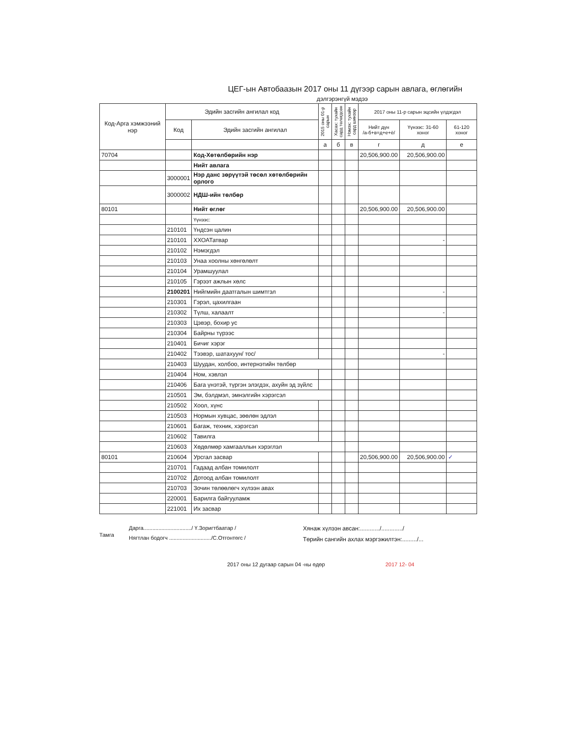ЦЕГ-ын Автобаазын 2017 оны 11 дүгээр сарын авлага, өглөгийн
дэлгэрэнгүй мэдээ
| Код-Арга хэмжээний нэр | Эдийн засгийн ангилал код | | 2015 оны 01-р сарын | Хасах: тухайн сард төлөгдсөн | Нэмэх: тухайн сард шинээр | 2017 оны 11-р сарын эцсийн үлдэгдэл | | |
| --- | --- | --- | --- | --- | --- | --- | --- | --- |
| | Код | Эдийн засгийн ангилал | | | | Нийт дүн /а-б+в=д+е+ё/ | Үүнээс: 31-60 хоног | 61-120 хоног |
| | | | а | б | в | г | д | е |
| 70704 | | Код-Хөтөлбөрийн нэр | | | | 20,506,900.00 | 20,506,900.00 | |
| | | Нийт авлага | | | | | | |
| | 3000001 | Нэр данс зөрүүтэй төсөл хөтөлбөрийн орлого | | | | | | |
| | 3000002 | НДШ-ийн төлбөр | | | | | | |
| 80101 | | Нийт өглөг | | | | 20,506,900.00 | 20,506,900.00 | |
| | | Үүнээс: | | | | | | |
| | 210101 | Үндсэн цалин | | | | | | |
| | 210101 | ХХОАТатвар | | | | | - | |
| | 210102 | Нэмэгдэл | | | | | | |
| | 210103 | Унаа хоолны хөнгөлөлт | | | | | | |
| | 210104 | Урамшуулал | | | | | | |
| | 210105 | Гэрээт ажлын хөлс | | | | | | |
| | 2100201 | Нийгмийн даатгалын шимтгэл | | | | | - | |
| | 210301 | Гэрэл, цахилгаан | | | | | | |
| | 210302 | Түлш, халаалт | | | | | - | |
| | 210303 | Цэвэр, бохир ус | | | | | | |
| | 210304 | Байрны түрээс | | | | | | |
| | 210401 | Бичиг хэрэг | | | | | | |
| | 210402 | Тээвэр, шатахуун/ тос/ | | | | | - | |
| | 210403 | Шуудан, холбоо, интернэтийн төлбөр | | | | | | |
| | 210404 | Ном, хэвлэл | | | | | | |
| | 210406 | Бага үнэтэй, түргэн элэгдэх, ахуйн эд зүйлс | | | | | | |
| | 210501 | Эм, бэлдмэл, эмнэлгийн хэрэгсэл | | | | | | |
| | 210502 | Хоол, хүнс | | | | | | |
| | 210503 | Нормын хувцас, зөөлөн эдлэл | | | | | | |
| | 210601 | Багаж, техник, хэрэгсэл | | | | | | |
| | 210602 | Тавилга | | | | | | |
| | 210603 | Хөдөлмөр хамгааллын хэрэглэл | | | | | | |
| 80101 | 210604 | Урсгал засвар | | | | 20,506,900.00 | 20,506,900.00 | ✓ |
| | 210701 | Гадаад албан томилолт | | | | | | |
| | 210702 | Дотоод албан томилолт | | | | | | |
| | 210703 | Зочин төлөөлөгч хүлээн авах | | | | | | |
| | 220001 | Барилга байгууламж | | | | | | |
| | 221001 | Их засвар | | | | | | |
Тамга
Дарга................................/ Ү.Зоригтбаатар /
Нягтлан бодогч ............................/С.Отгонтөгс /
Хянаж хүлээн авсан:............/............./
Төрийн сангийн ахлах мэргэжилтэн:........./...
2017 оны 12 дугаар сарын 04 -ны өдөр 2017 12- 04